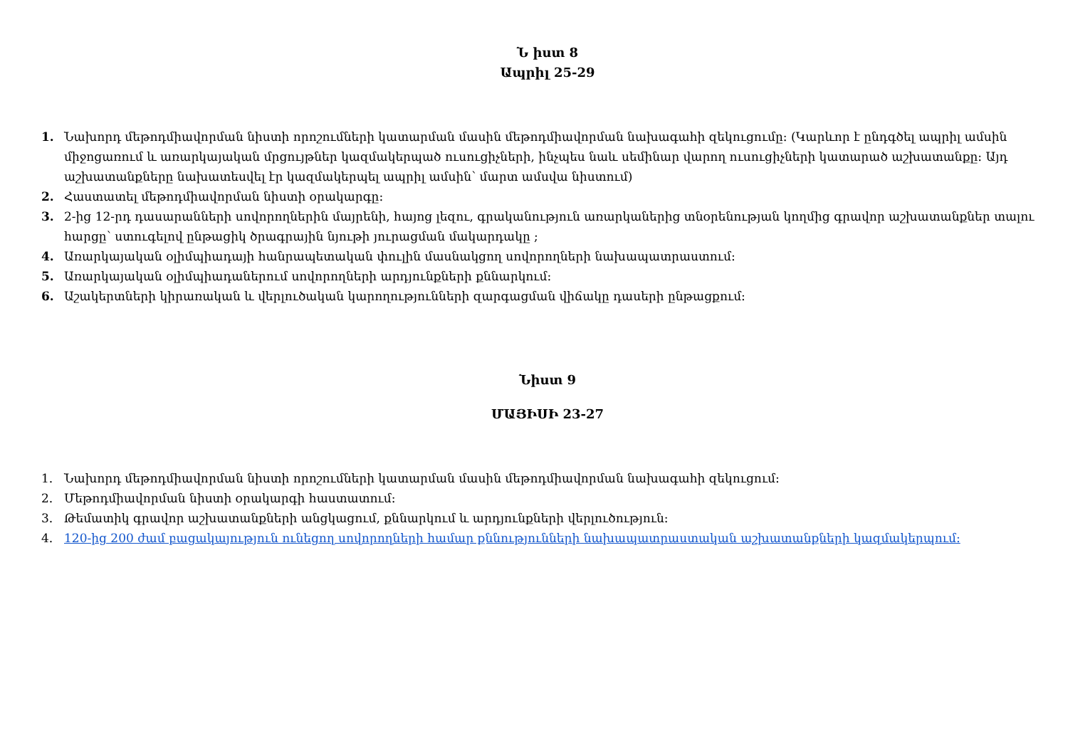Ն իստ 8
Ապրիլ 25-29
1. Նախորդ մեթոդմիավորման նիստի որոշումների կատարման մասին մեթոդմիավորման նախագահի զեկուցումը: (Կարևոր է ընդգծել ապրիլ ամսին միջոցառում և առարկայական մրցույթներ կազմակերպած ուսուցիչների, ինչպես նաև սեմինար վարող ուսուցիչների կատարած աշխատանքը: Այդ աշխատանքները նախատեսվել էր կազմակերպել ապրիլ ամսին՝ մարտ ամսվա նիստում)
2. Հաստատել մեթոդմիավորման նիստի օրակարգը:
3. 2-ից 12-րդ դասարանների սովորողներին մայրենի, հայոց լեզու, գրականություն առարկաներից տնօրենության կողմից գրավոր աշխատանքներ տալու հարցը՝ ստուգելով ընթացիկ ծրագրային նյութի յուրացման մակարդակը ;
4. Առարկայական օլիմպիադայի հանրապետական փուլին մասնակցող սովորողների նախապատրաստում:
5. Առարկայական օլիմպիադաներում սովորողների արդյունքների քննարկում:
6. Աշակերտների կիրառական և վերլուծական կարողությունների զարգացման վիճակը դասերի ընթացքում:
Նիստ 9
ՄԱՅԻՍԻ 23-27
1. Նախորդ մեթոդմիավորման նիստի որոշումների կատարման մասին մեթոդմիավորման նախագահի զեկուցում:
2. Մեթոդմիավորման նիստի օրակարգի հաստատում:
3. Թեմատիկ գրավոր աշխատանքների անցկացում, քննարկում և արդյունքների վերլուծություն:
4. 120-ից 200 ժամ բացակայություն ունեցող սովորողների համար քննությունների նախապատրաստական աշխատանքների կազմակերպում: